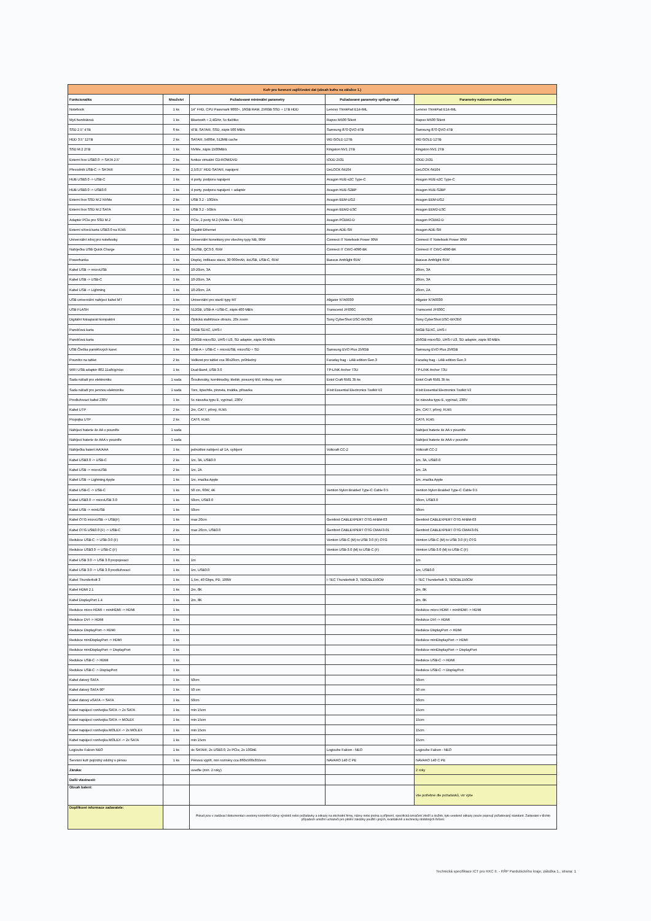| Kufr pro forenzní zajišťování dat (obsah kufru na záložce 1.) | | | | |
| Funkcionalita | Množství | Požadované minimální parametry | Požadované parametry splňuje např. | Parametry nabízené uchazečem |
| Notebook | 1 ks | 14" FHD, CPU Passmark 9000+, 16GB RAM, 256GB SSD + 1TB HDD | Lenovo ThinkPad E14-IML | Lenovo ThinkPad E14-IML |
| Myš bezdrátová | 1 ks | Bluetooth + 2,4GHz, 5x tlačítko | Rapoo M500 Silent | Rapoo M500 Silent |
| SSD 2.5" 4TB | 6 ks | 4TB, SATAIII, SSD, zápis 500 MB/s | Samsung 870 QVO 4TB | Samsung 870 QVO 4TB |
| HDD 3.5" 12TB | 2 ks | SATAIII, 5400ot, 512MB cache | WD GOLD 12TB | WD GOLD 12TB |
| SSD M.2 2TB | 1 ks | NVMe, zápis 1500MB/s | Kingston NV1 2TB | Kingston NV1 2TB |
| Externí box USB3.0 -> SATA 2.5" | 2 ks | funkce virtuální CD-ROM/DVD | IODD 2531 | IODD 2531 |
| Převodník USB-C -> SATAIII | 2 ks | 2,5/3,5" HDD SATAIII, napájení | DeLOCK 64104 | DeLOCK 64104 |
| HUB USB3.0 -> USB-C | 1 ks | 4 porty, podpora napájení | Axagon HUE-s2C Type-C | Axagon HUE-s2C Type-C |
| HUB USB3.0 -> USB3.0 | 1 ks | 4 porty, podpora napájení + adaptér | Axagon HUE-S2BP | Axagon HUE-S2BP |
| Externí box SSD M.2 NVMe | 2 ks | USB 3.2 - 10Gb/s | Axagon EEM-UG2 | Axagon EEM-UG2 |
| Externí box SSD M.2 SATA | 1 ks | USB 3.2 - 5Gb/s | Axagon EEM2-U3C | Axagon EEM2-U3C |
| Adaptér PCIe pro SSD M.2 | 2 ks | PCIe, 2 porty M.2 (NVMe + SATA) | Axagon PCEM2-D | Axagon PCEM2-D |
| Externí síťová karta USB3.0 na RJ45 | 1 ks | Gigabit Ethernet | Axagon ADE-SR | Axagon ADE-SR |
| Univerzální zdroj pro notebooky | 1ks | Univerzální konektory pro všechny typy NB, 90W | Connect IT Notebook Power 90W | Connect IT Notebook Power 90W |
| Nabíječka USB Quick Charge | 1 ks | 3xUSB, QC3.0, 65W | Connect IT CWC-4090-BK | Connect IT CWC-4090-BK |
| Powerbanka | 1 ks | Displej, indikace stavu, 30 000mAh, 4xUSB, USB-C, 65W | Baseus Amblight 65W | Baseus Amblight 65W |
| Kabel USB -> microUSB | 1 ks | 10-20cm, 3A | | 20cm, 3A |
| Kabel USB -> USB-C | 1 ks | 10-20cm, 3A | | 20cm, 3A |
| Kabel USB -> Lightning | 1 ks | 10-20cm, 2A | | 20cm, 2A |
| USB univerzální nabíjecí kabel MT | 1 ks | Univerzální pro starší typy MT | Aligator NTA0030 | Aligator NTA0030 |
| USB FLASH | 2 ks | 512GB, USB-A +USB-C, zápis 400 MB/s | Transcend JF930C | Transcend JF930C |
| Digitální fotoaparát kompaktní | 1 ks | Optická stabilizace obrazu, 20x zoom | Sony CyberShot DSC-WX350 | Sony CyberShot DSC-WX350 |
| Paměťová karta | 1 ks | 64GB SDXC, UHS-I | | 64GB SDXC, UHS-I |
| Paměťová karta | 2 ks | 256GB microSD, UHS-I U3, SD adaptér, zápis 90 MB/s | | 256GB microSD, UHS-I U3, SD adaptér, zápis 90 MB/s |
| USB Čtečka paměťových karet | 1 ks | USB-A + USB-C + microUSB, microSD + SD | Samsung EVO Plus 256GB | Samsung EVO Plus 256GB |
| Pouzdro na tablet | 2 ks | Velikost pro tablet cca 30x20cm, průhledný | Faraday bag - LAB edition Gen.3 | Faraday bag - LAB edition Gen.3 |
| WIFI USB adaptér 802.11a/b/g/n/ac | 1 ks | Dual-Band, USB 3.0 | TP-LINK Archer T3U | TP-LINK Archer T3U |
| Sada nářadí pro elektroniku | 1 sada | Šroubováky, kombinačky, kleště, posuvný klíč, imbusy, metr | Extol Craft 6581 35 ks | Extol Craft 6581 35 ks |
| Sada nářadí pro jemnou elektroniku | 1 sada | Torx, špachtle, pinzeta, trsátka, přísavka | iFixit Essential Electronics Toolkit V2 | iFixit Essential Electronics Toolkit V2 |
| Prodlužovací kabel 230V | 1 ks | 5x zásuvka typu E, vypínač, 230V | | 5x zásuvka typu E, vypínač, 230V |
| Kabel UTP | 2 ks | 2m, CAT7, přímý, RJ45 | | 2m, CAT7, přímý, RJ45 |
| Propojka UTP | 2 ks | CAT6, RJ45 | | CAT6, RJ45 |
| Nabíjecí baterie 4x AA v pouzdře | 1 sada | | | Nabíjecí baterie 4x AA v pouzdře |
| Nabíjecí baterie 4x AAA v pouzdře | 1 sada | | | Nabíjecí baterie 4x AAA v pouzdře |
| Nabíječka baterií AA/AAA | 1 ks | jednotlivé nabíjení až 1A, vybíjení | Voltcraft CC-2 | Voltcraft CC-2 |
| Kabel USB3.0 -> USB-C | 2 ks | 1m, 3A, USB3.0 | | 1m, 3A, USB3.0 |
| Kabel USB -> microUSB | 2 ks | 1m, 2A | | 1m, 2A |
| Kabel USB -> Lightning Apple | 1 ks | 1m, značka Apple | | 1m, značka Apple |
| Kabel USB-C -> USB-C | 1 ks | 50 cm, 60W, 4K | Vention Nylon Braided Type-C Cable 0.5 | Vention Nylon Braided Type-C Cable 0.5 |
| Kabel USB3.0 -> microUSB 3.0 | 1 ks | 50cm, USB3.0 | | 50cm, USB3.0 |
| Kabel USB -> miniUSB | 1 ks | 50cm | | 50cm |
| Kabel OTG microUSB -> USB(F) | 1 ks | max 20cm | Gembird CABLEXPERT OTG AFBM-03 | Gembird CABLEXPERT OTG AFBM-03 |
| Kabel OTG USB3.0 (F) -> USB-C | 2 ks | max 20cm, USB3.0 | Gembird CABLEXPERT OTG CMAF3-01 | Gembird CABLEXPERT OTG CMAF3-01 |
| Redukce USB-C -> USB-3.0 (F) | 1 ks | | Vention USB-C (M) to USB 3.0 (F) OTG | Vention USB-C (M) to USB 3.0 (F) OTG |
| Redukce USB3.0 -> USB-C (F) | 1 ks | | Vention USB-3.0 (M) to USB-C (F) | Vention USB-3.0 (M) to USB-C (F) |
| Kabel USB 3.0 -> USB 3.0 propojovací | 1 ks | 1m | | 1m |
| Kabel USB 3.0 -> USB 3.0 prodlužovací | 1 ks | 1m, USB3.0 | | 1m, USB3.0 |
| Kabel Thunderbolt 3 | 1 ks | 1,5m, 40 Gbps, PD, 100W | I-TEC Thunderbolt 3, TB3CBL150CM | I-TEC Thunderbolt 3, TB3CBL150CM |
| Kabel HDMI 2.1 | 1 ks | 2m, 8K | | 2m, 8K |
| Kabel DisplayPort 1.4 | 1 ks | 2m, 8K | | 2m, 8K |
| Redukce micro HDMI + miniHDMI -> HDMI | 1 ks | | | Redukce micro HDMI + miniHDMI -> HDMI |
| Redukce DVI -> HDMI | 1 ks | | | Redukce DVI -> HDMI |
| Redukce DisplayPort -> HDMI | 1 ks | | | Redukce DisplayPort -> HDMI |
| Redukce miniDisplayPort -> HDMI | 1 ks | | | Redukce miniDisplayPort -> HDMI |
| Redukce miniDisplayPort -> DisplayPort | 1 ks | | | Redukce miniDisplayPort -> DisplayPort |
| Redukce USB-C -> HDMI | 1 ks | | | Redukce USB-C -> HDMI |
| Redukce USB-C -> DisplayPort | 1 ks | | | Redukce USB-C -> DisplayPort |
| Kabel datový SATA | 1 ks | 50cm | | 50cm |
| Kabel datový SATA 90° | 1 ks | 50 cm | | 50 cm |
| Kabel datový eSATA -> SATA | 1 ks | 50cm | | 50cm |
| Kabel napájecí rozdvojka SATA -> 2x SATA | 1 ks | min 15cm | | 15cm |
| Kabel napájecí rozdvojka SATA -> MOLEX | 1 ks | min 15cm | | 15cm |
| Kabel napájecí rozdvojka MOLEX -> 2x MOLEX | 1 ks | min 15cm | | 15cm |
| Kabel napájecí rozdvojka MOLEX -> 2x SATA | 1 ks | min 15cm | | 15cm |
| Logicube Falcon NEO | 1 ks | 4x SATAIII, 2x USB3.0, 2x PCIe, 2x 10GbE | Logicube Falcon - NEO | Logicube Falcon - NEO |
| Servisní kufr pojízdný odolný s pěnou | 1 ks | Pěnová výplň, min rozměry cca 860x560x355mm | NAVAHO 140 C PE | NAVAHO 140 C PE |
| Záruka: | | uveďte (min. 2 roky) | | 2 roky |
| Další vlastnosti: | | | | |
| Obsah balení: | | | | vše potřebné dle požadavků, viz výše |
| Doplňkové informace zadavatele: | | Pokud jsou v zadávací dokumentaci uvedeny konkrétní názvy výrobků nebo požadavky a odkazy na obchodní firmy, názvy nebo jména a příjmení, specifická označení zboží a služeb, tyto uvedené odkazy pouze popisují požadovaný standard. Zadavatel v těchto případech umožní uchazeči pro plnění zakázky použití i jiných, kvalitativně a technicky obdobných řešení. | | |
Technická specifikace ICT pro KKC II. - KŘP Pardubického kraje, záložka 1., strana: 1